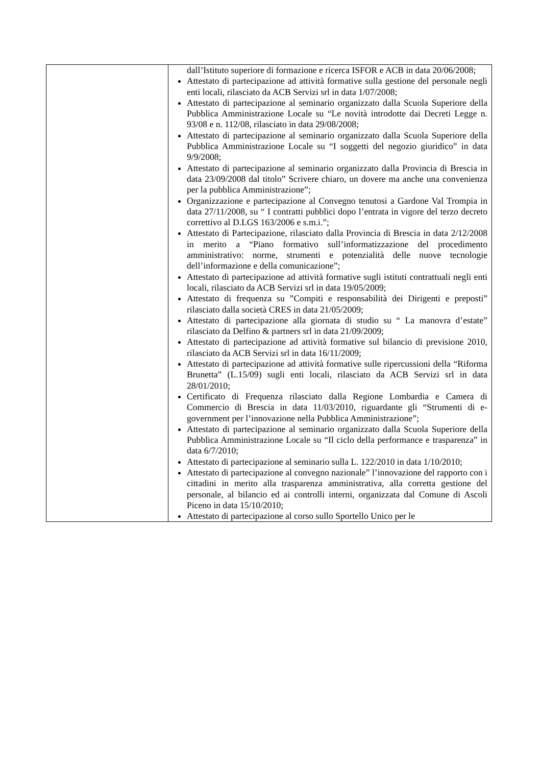| | dall’Istituto superiore di formazione e ricerca ISFOR e ACB in data 20/06/2008; Attestato di partecipazione ad attività formative sulla gestione del personale negli enti locali, rilasciato da ACB Servizi srl in data 1/07/2008; Attestato di partecipazione al seminario organizzato dalla Scuola Superiore della Pubblica Amministrazione Locale su “Le novità introdotte dai Decreti Legge n. 93/08 e n. 112/08, rilasciato in data 29/08/2008; Attestato di partecipazione al seminario organizzato dalla Scuola Superiore della Pubblica Amministrazione Locale su “I soggetti del negozio giuridico” in data 9/9/2008; Attestato di partecipazione al seminario organizzato dalla Provincia di Brescia in data 23/09/2008 dal titolo” Scrivere chiaro, un dovere ma anche una convenienza per la pubblica Amministrazione”; Organizzazione e partecipazione al Convegno tenutosi a Gardone Val Trompia in data 27/11/2008, su “ I contratti pubblici dopo l’entrata in vigore del terzo decreto correttivo al D.LGS 163/2006 e s.m.i.”; Attestato di Partecipazione, rilasciato dalla Provincia di Brescia in data 2/12/2008 in merito a “Piano formativo sull’informatizzazione del procedimento amministrativo: norme, strumenti e potenzialità delle nuove tecnologie dell’informazione e della comunicazione”; Attestato di partecipazione ad attività formative sugli istituti contrattuali negli enti locali, rilasciato da ACB Servizi srl in data 19/05/2009; Attestato di frequenza su ”Compiti e responsabilità dei Dirigenti e preposti” rilasciato dalla società CRES in data 21/05/2009; Attestato di partecipazione alla giornata di studio su “ La manovra d’estate” rilasciato da Delfino & partners srl in data 21/09/2009; Attestato di partecipazione ad attività formative sul bilancio di previsione 2010, rilasciato da ACB Servizi srl in data 16/11/2009; Attestato di partecipazione ad attività formative sulle ripercussioni della “Riforma Brunetta” (L.15/09) sugli enti locali, rilasciato da ACB Servizi srl in data 28/01/2010; Certificato di Frequenza rilasciato dalla Regione Lombardia e Camera di Commercio di Brescia in data 11/03/2010, riguardante gli “Strumenti di e-government per l’innovazione nella Pubblica Amministrazione”; Attestato di partecipazione al seminario organizzato dalla Scuola Superiore della Pubblica Amministrazione Locale su “Il ciclo della performance e trasparenza” in data 6/7/2010; Attestato di partecipazione al seminario sulla L. 122/2010 in data 1/10/2010; Attestato di partecipazione al convegno nazionale” l’innovazione del rapporto con i cittadini in merito alla trasparenza amministrativa, alla corretta gestione del personale, al bilancio ed ai controlli interni, organizzata dal Comune di Ascoli Piceno in data 15/10/2010; Attestato di partecipazione al corso sullo Sportello Unico per le |